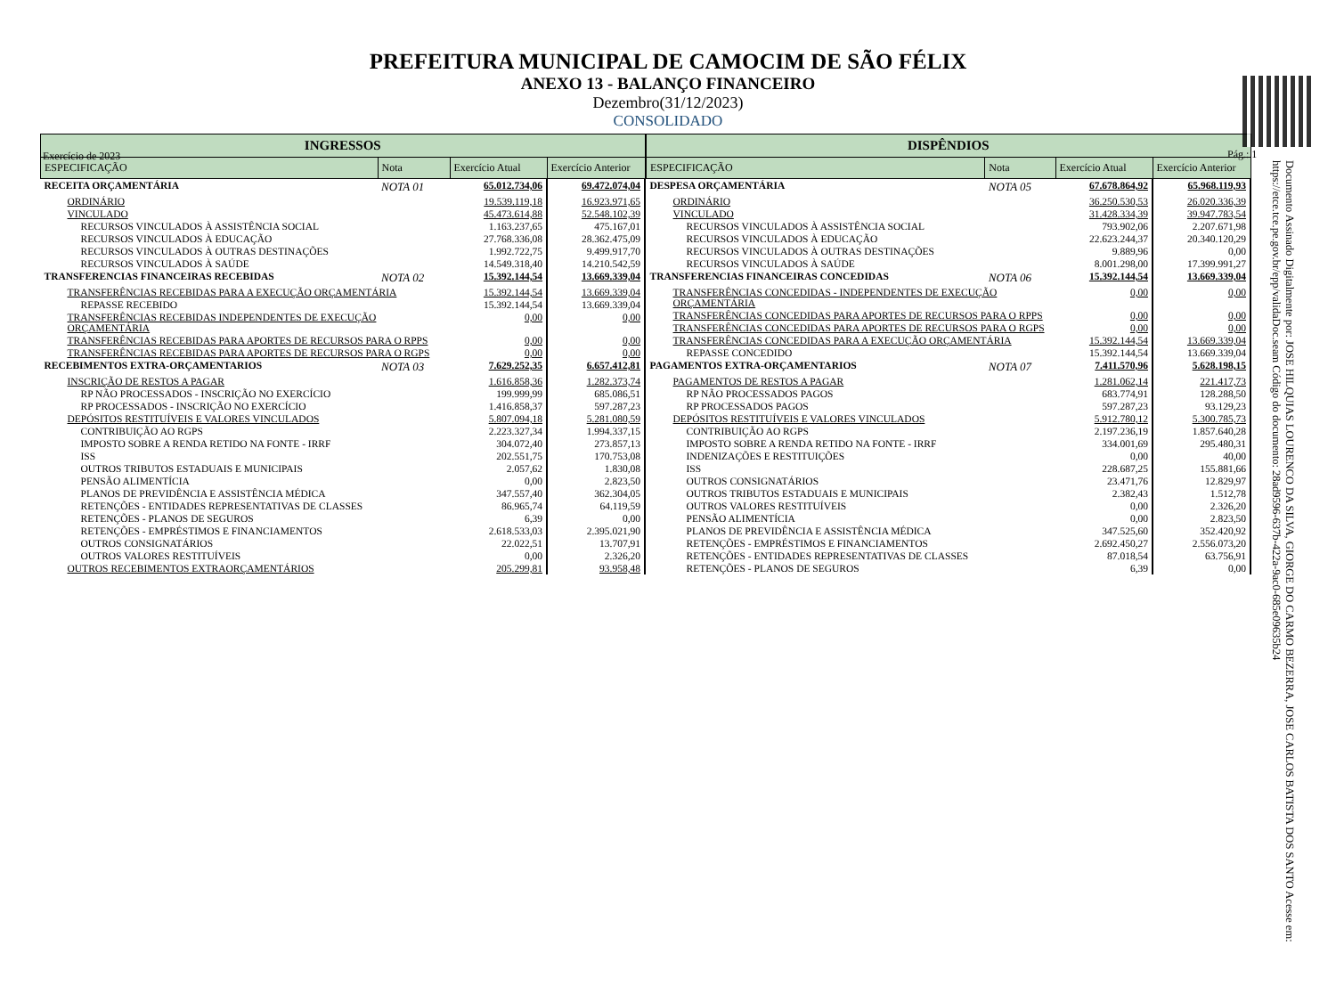Exercício de 2023 Pág.: 1
Documento Assinado Digitalmente por: JOSE HILQUIAS LOURENCO DA SILVA, GIORGE DO CARMO BEZERRA, JOSE CARLOS BATISTA DOS SANTO Acesse em: https://etce.tce.pe.gov.br/epp/validaDoc.seam Código do documento: 28ad9596-637b-422a-9ac0-685e09635b24
PREFEITURA MUNICIPAL DE CAMOCIM DE SÃO FÉLIX
ANEXO 13 - BALANÇO FINANCEIRO
Dezembro(31/12/2023)
CONSOLIDADO
| INGRESSOS | | | |
| --- | --- | --- | --- |
| ESPECIFICAÇÃO | Nota | Exercício Atual | Exercício Anterior |
| RECEITA ORÇAMENTÁRIA | NOTA 01 | 65.012.734,06 | 69.472.074,04 |
| ORDINÁRIO | | 19.539.119,18 | 16.923.971,65 |
| VINCULADO | | 45.473.614,88 | 52.548.102,39 |
| RECURSOS VINCULADOS À ASSISTÊNCIA SOCIAL | | 1.163.237,65 | 475.167,01 |
| RECURSOS VINCULADOS À EDUCAÇÃO | | 27.768.336,08 | 28.362.475,09 |
| RECURSOS VINCULADOS À OUTRAS DESTINAÇÕES | | 1.992.722,75 | 9.499.917,70 |
| RECURSOS VINCULADOS À SAÚDE | | 14.549.318,40 | 14.210.542,59 |
| TRANSFERENCIAS FINANCEIRAS RECEBIDAS | NOTA 02 | 15.392.144,54 | 13.669.339,04 |
| TRANSFERÊNCIAS RECEBIDAS PARA A EXECUÇÃO ORÇAMENTÁRIA | | 15.392.144,54 | 13.669.339,04 |
| REPASSE RECEBIDO | | 15.392.144,54 | 13.669.339,04 |
| TRANSFERÊNCIAS RECEBIDAS INDEPENDENTES DE EXECUÇÃO ORÇAMENTÁRIA | | 0,00 | 0,00 |
| TRANSFERÊNCIAS RECEBIDAS PARA APORTES DE RECURSOS PARA O RPPS | | 0,00 | 0,00 |
| TRANSFERÊNCIAS RECEBIDAS PARA APORTES DE RECURSOS PARA O RGPS | | 0,00 | 0,00 |
| RECEBIMENTOS EXTRA-ORÇAMENTARIOS | NOTA 03 | 7.629.252,35 | 6.657.412,81 |
| INSCRIÇÃO DE RESTOS A PAGAR | | 1.616.858,36 | 1.282.373,74 |
| RP NÃO PROCESSADOS - INSCRIÇÃO NO EXERCÍCIO | | 199.999,99 | 685.086,51 |
| RP PROCESSADOS - INSCRIÇÃO NO EXERCÍCIO | | 1.416.858,37 | 597.287,23 |
| DEPÓSITOS RESTITUÍVEIS E VALORES VINCULADOS | | 5.807.094,18 | 5.281.080,59 |
| CONTRIBUIÇÃO AO RGPS | | 2.223.327,34 | 1.994.337,15 |
| IMPOSTO SOBRE A RENDA RETIDO NA FONTE - IRRF | | 304.072,40 | 273.857,13 |
| ISS | | 202.551,75 | 170.753,08 |
| OUTROS TRIBUTOS ESTADUAIS E MUNICIPAIS | | 2.057,62 | 1.830,08 |
| PENSÃO ALIMENTÍCIA | | 0,00 | 2.823,50 |
| PLANOS DE PREVIDÊNCIA E ASSISTÊNCIA MÉDICA | | 347.557,40 | 362.304,05 |
| RETENÇÕES - ENTIDADES REPRESENTATIVAS DE CLASSES | | 86.965,74 | 64.119,59 |
| RETENÇÕES - PLANOS DE SEGUROS | | 6,39 | 0,00 |
| RETENÇÕES - EMPRÉSTIMOS E FINANCIAMENTOS | | 2.618.533,03 | 2.395.021,90 |
| OUTROS CONSIGNATÁRIOS | | 22.022,51 | 13.707,91 |
| OUTROS VALORES RESTITUÍVEIS | | 0,00 | 2.326,20 |
| OUTROS RECEBIMENTOS EXTRAORÇAMENTÁRIOS | | 205.299,81 | 93.958,48 |
| DISPÊNDIOS | | | |
| --- | --- | --- | --- |
| ESPECIFICAÇÃO | Nota | Exercício Atual | Exercício Anterior |
| DESPESA ORÇAMENTÁRIA | NOTA 05 | 67.678.864,92 | 65.968.119,93 |
| ORDINÁRIO | | 36.250.530,53 | 26.020.336,39 |
| VINCULADO | | 31.428.334,39 | 39.947.783,54 |
| RECURSOS VINCULADOS À ASSISTÊNCIA SOCIAL | | 793.902,06 | 2.207.671,98 |
| RECURSOS VINCULADOS À EDUCAÇÃO | | 22.623.244,37 | 20.340.120,29 |
| RECURSOS VINCULADOS À OUTRAS DESTINAÇÕES | | 9.889,96 | 0,00 |
| RECURSOS VINCULADOS À SAÚDE | | 8.001.298,00 | 17.399.991,27 |
| TRANSFERENCIAS FINANCEIRAS CONCEDIDAS | NOTA 06 | 15.392.144,54 | 13.669.339,04 |
| TRANSFERÊNCIAS CONCEDIDAS - INDEPENDENTES DE EXECUÇÃO ORÇAMENTÁRIA | | 0,00 | 0,00 |
| TRANSFERÊNCIAS CONCEDIDAS PARA APORTES DE RECURSOS PARA O RPPS | | 0,00 | 0,00 |
| TRANSFERÊNCIAS CONCEDIDAS PARA APORTES DE RECURSOS PARA O RGPS | | 0,00 | 0,00 |
| TRANSFERÊNCIAS CONCEDIDAS PARA A EXECUÇÃO ORÇAMENTÁRIA | | 15.392.144,54 | 13.669.339,04 |
| REPASSE CONCEDIDO | | 15.392.144,54 | 13.669.339,04 |
| PAGAMENTOS EXTRA-ORÇAMENTARIOS | NOTA 07 | 7.411.570,96 | 5.628.198,15 |
| PAGAMENTOS DE RESTOS A PAGAR | | 1.281.062,14 | 221.417,73 |
| RP NÃO PROCESSADOS PAGOS | | 683.774,91 | 128.288,50 |
| RP PROCESSADOS PAGOS | | 597.287,23 | 93.129,23 |
| DEPÓSITOS RESTITUÍVEIS E VALORES VINCULADOS | | 5.912.780,12 | 5.300.785,73 |
| CONTRIBUIÇÃO AO RGPS | | 2.197.236,19 | 1.857.640,28 |
| IMPOSTO SOBRE A RENDA RETIDO NA FONTE - IRRF | | 334.001,69 | 295.480,31 |
| INDENIZAÇÕES E RESTITUIÇÕES | | 0,00 | 40,00 |
| ISS | | 228.687,25 | 155.881,66 |
| OUTROS CONSIGNATÁRIOS | | 23.471,76 | 12.829,97 |
| OUTROS TRIBUTOS ESTADUAIS E MUNICIPAIS | | 2.382,43 | 1.512,78 |
| OUTROS VALORES RESTITUÍVEIS | | 0,00 | 2.326,20 |
| PENSÃO ALIMENTÍCIA | | 0,00 | 2.823,50 |
| PLANOS DE PREVIDÊNCIA E ASSISTÊNCIA MÉDICA | | 347.525,60 | 352.420,92 |
| RETENÇÕES - EMPRÉSTIMOS E FINANCIAMENTOS | | 2.692.450,27 | 2.556.073,20 |
| RETENÇÕES - ENTIDADES REPRESENTATIVAS DE CLASSES | | 87.018,54 | 63.756,91 |
| RETENÇÕES - PLANOS DE SEGUROS | | 6,39 | 0,00 |